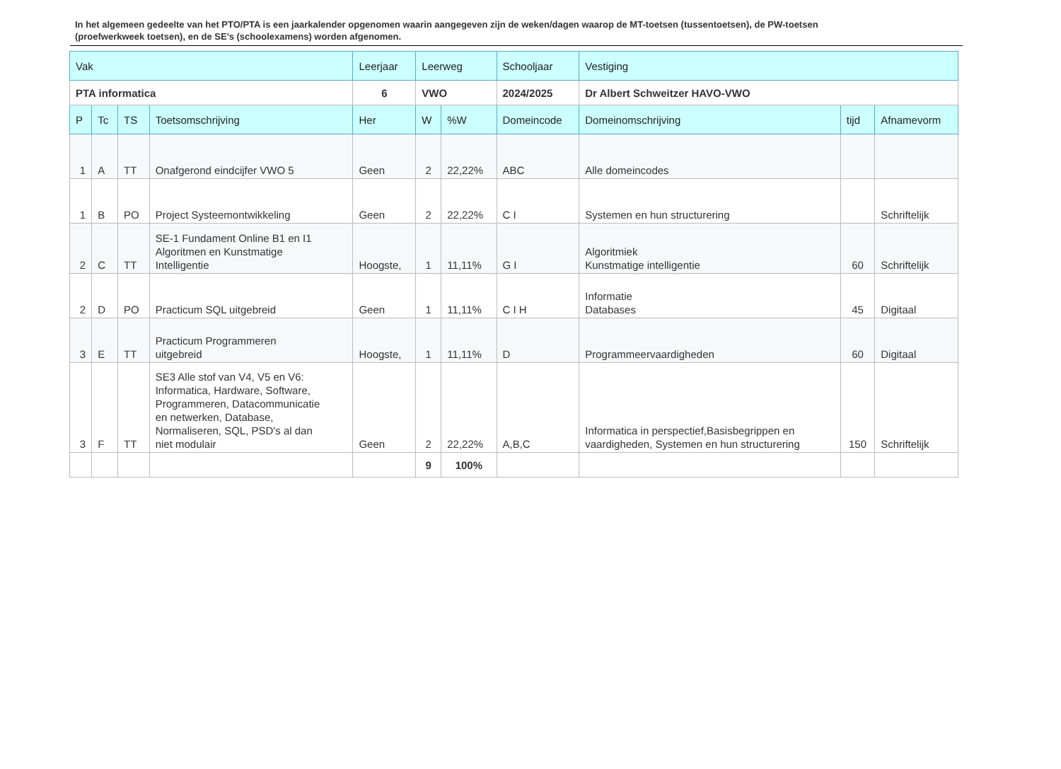In het algemeen gedeelte van het PTO/PTA is een jaarkalender opgenomen waarin aangegeven zijn de weken/dagen waarop de MT-toetsen (tussentoetsen), de PW-toetsen (proefwerkweek toetsen), en de SE’s (schoolexamens) worden afgenomen.
| Vak | | | | Leerjaar | Leerweg | | Schooljaar | Vestiging | | |
| --- | --- | --- | --- | --- | --- | --- | --- | --- | --- | --- |
| PTA informatica | | | | 6 | VWO | | 2024/2025 | Dr Albert Schweitzer HAVO-VWO | | |
| P | Tc | TS | Toetsomschrijving | Her | W | %W | Domeincode | Domeinomschrijving | tijd | Afnamevorm |
| 1 | A | TT | Onafgerond eindcijfer VWO 5 | Geen | 2 | 22,22% | ABC | Alle domeincodes | | |
| 1 | B | PO | Project Systeemontwikkeling | Geen | 2 | 22,22% | C I | Systemen en hun structurering | | Schriftelijk |
| 2 | C | TT | SE-1 Fundament Online B1 en I1 Algoritmen en Kunstmatige Intelligentie | Hoogste, | 1 | 11,11% | G I | Algoritmiek Kunstmatige intelligentie | 60 | Schriftelijk |
| 2 | D | PO | Practicum SQL uitgebreid | Geen | 1 | 11,11% | C I H | Informatie Databases | 45 | Digitaal |
| 3 | E | TT | Practicum Programmeren uitgebreid | Hoogste, | 1 | 11,11% | D | Programmeervaardigheden | 60 | Digitaal |
| 3 | F | TT | SE3 Alle stof van V4, V5 en V6: Informatica, Hardware, Software, Programmeren, Datacommunicatie en netwerken, Database, Normaliseren, SQL, PSD's al dan niet modulair | Geen | 2 | 22,22% | A,B,C | Informatica in perspectief,Basisbegrippen en vaardigheden, Systemen en hun structurering | 150 | Schriftelijk |
| | | | | | 9 | 100% | | | | |